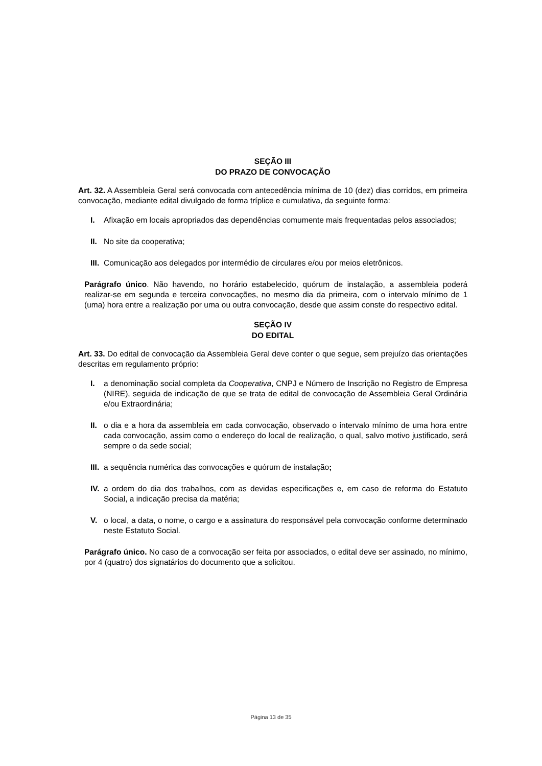SEÇÃO III
DO PRAZO DE CONVOCAÇÃO
Art. 32. A Assembleia Geral será convocada com antecedência mínima de 10 (dez) dias corridos, em primeira convocação, mediante edital divulgado de forma tríplice e cumulativa, da seguinte forma:
I. Afixação em locais apropriados das dependências comumente mais frequentadas pelos associados;
II. No site da cooperativa;
III. Comunicação aos delegados por intermédio de circulares e/ou por meios eletrônicos.
Parágrafo único. Não havendo, no horário estabelecido, quórum de instalação, a assembleia poderá realizar-se em segunda e terceira convocações, no mesmo dia da primeira, com o intervalo mínimo de 1 (uma) hora entre a realização por uma ou outra convocação, desde que assim conste do respectivo edital.
SEÇÃO IV
DO EDITAL
Art. 33. Do edital de convocação da Assembleia Geral deve conter o que segue, sem prejuízo das orientações descritas em regulamento próprio:
I. a denominação social completa da Cooperativa, CNPJ e Número de Inscrição no Registro de Empresa (NIRE), seguida de indicação de que se trata de edital de convocação de Assembleia Geral Ordinária e/ou Extraordinária;
II. o dia e a hora da assembleia em cada convocação, observado o intervalo mínimo de uma hora entre cada convocação, assim como o endereço do local de realização, o qual, salvo motivo justificado, será sempre o da sede social;
III. a sequência numérica das convocações e quórum de instalação;
IV. a ordem do dia dos trabalhos, com as devidas especificações e, em caso de reforma do Estatuto Social, a indicação precisa da matéria;
V. o local, a data, o nome, o cargo e a assinatura do responsável pela convocação conforme determinado neste Estatuto Social.
Parágrafo único. No caso de a convocação ser feita por associados, o edital deve ser assinado, no mínimo, por 4 (quatro) dos signatários do documento que a solicitou.
Página 13 de 35